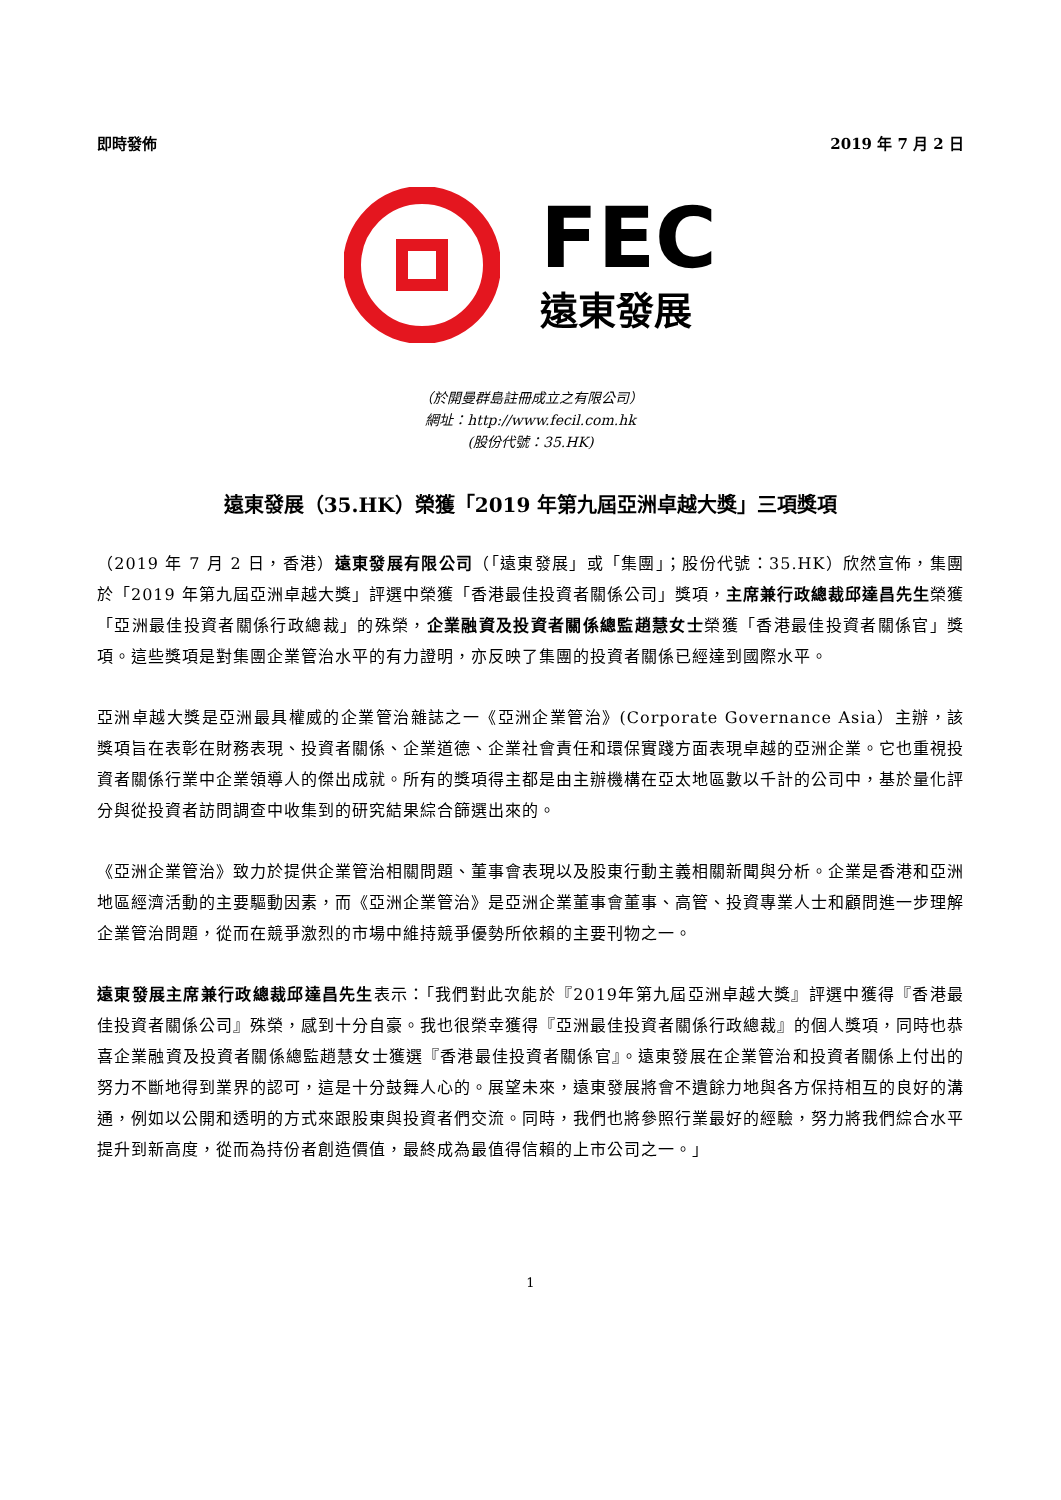即時發佈 2019 年 7 月 2 日
FEC
遠東發展
（於開曼群島註冊成立之有限公司）
網址：http://www.fecil.com.hk
(股份代號：35.HK)
遠東發展（35.HK）榮獲「2019 年第九屆亞洲卓越大獎」三項獎項
（2019 年 7 月 2 日，香港）遠東發展有限公司（「遠東發展」或「集團」；股份代號：35.HK）欣然宣佈，集團於「2019 年第九屆亞洲卓越大獎」評選中榮獲「香港最佳投資者關係公司」獎項，主席兼行政總裁邱達昌先生榮獲「亞洲最佳投資者關係行政總裁」的殊榮，企業融資及投資者關係總監趙慧女士榮獲「香港最佳投資者關係官」獎項。這些獎項是對集團企業管治水平的有力證明，亦反映了集團的投資者關係已經達到國際水平。
亞洲卓越大獎是亞洲最具權威的企業管治雜誌之一《亞洲企業管治》(Corporate Governance Asia）主辦，該獎項旨在表彰在財務表現、投資者關係、企業道德、企業社會責任和環保實踐方面表現卓越的亞洲企業。它也重視投資者關係行業中企業領導人的傑出成就。所有的獎項得主都是由主辦機構在亞太地區數以千計的公司中，基於量化評分與從投資者訪問調查中收集到的研究結果綜合篩選出來的。
《亞洲企業管治》致力於提供企業管治相關問題、董事會表現以及股東行動主義相關新聞與分析。企業是香港和亞洲地區經濟活動的主要驅動因素，而《亞洲企業管治》是亞洲企業董事會董事、高管、投資專業人士和顧問進一步理解企業管治問題，從而在競爭激烈的市場中維持競爭優勢所依賴的主要刊物之一。
遠東發展主席兼行政總裁邱達昌先生表示：「我們對此次能於『2019年第九屆亞洲卓越大獎』評選中獲得『香港最佳投資者關係公司』殊榮，感到十分自豪。我也很榮幸獲得『亞洲最佳投資者關係行政總裁』的個人獎項，同時也恭喜企業融資及投資者關係總監趙慧女士獲選『香港最佳投資者關係官』。遠東發展在企業管治和投資者關係上付出的努力不斷地得到業界的認可，這是十分鼓舞人心的。展望未來，遠東發展將會不遺餘力地與各方保持相互的良好的溝通，例如以公開和透明的方式來跟股東與投資者們交流。同時，我們也將參照行業最好的經驗，努力將我們綜合水平提升到新高度，從而為持份者創造價值，最終成為最值得信賴的上市公司之一。」
1